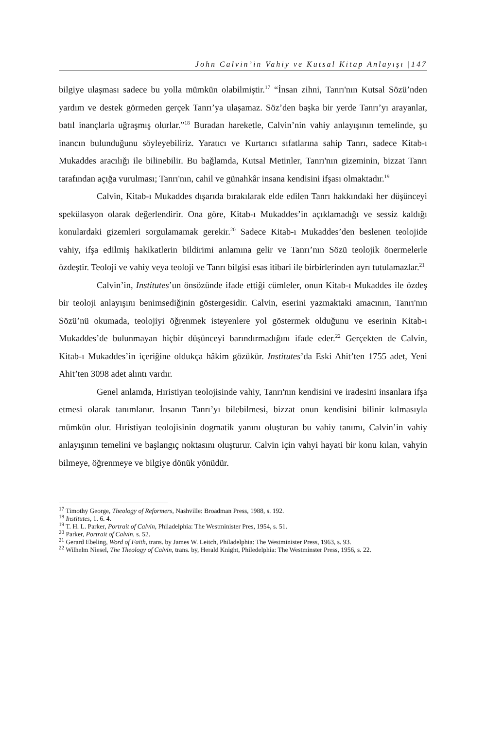John Calvin’in Vahiy ve Kutsal Kitap Anlayışı |147
bilgiye ulaşması sadece bu yolla mümkün olabilmiştir.<sup>17</sup> “İnsan zihni, Tanrı'nın Kutsal Sözü’nden yardım ve destek görmeden gerçek Tanrı’ya ulaşamaz. Söz’den başka bir yerde Tanrı’yı arayanlar, batıl inançlarla uğraşmış olurlar.”<sup>18</sup> Buradan hareketle, Calvin’nin vahiy anlayışının temelinde, şu inancın bulunduğunu söyleyebiliriz. Yaratıcı ve Kurtarıcı sıfatlarına sahip Tanrı, sadece Kitab-ı Mukaddes aracılığı ile bilinebilir. Bu bağlamda, Kutsal Metinler, Tanrı'nın gizeminin, bizzat Tanrı tarafından açığa vurulması; Tanrı'nın, cahil ve günahkâr insana kendisini ifşası olmaktadır.<sup>19</sup>
Calvin, Kitab-ı Mukaddes dışarıda bırakılarak elde edilen Tanrı hakkındaki her düşünceyi spekülasyon olarak değerlendirir. Ona göre, Kitab-ı Mukaddes’in açıklamadığı ve sessiz kaldığı konulardaki gizemleri sorgulamamak gerekir.<sup>20</sup> Sadece Kitab-ı Mukaddes’den beslenen teolojide vahiy, ifşa edilmiş hakikatlerin bildirimi anlamına gelir ve Tanrı’nın Sözü teolojik önermelerle özdeştir. Teoloji ve vahiy veya teoloji ve Tanrı bilgisi esas itibari ile birbirlerinden ayrı tutulamazlar.<sup>21</sup>
Calvin’in, Institutes’un önsözünde ifade ettiği cümleler, onun Kitab-ı Mukaddes ile özdeş bir teoloji anlayışını benimsediğinin göstergesidir. Calvin, eserini yazmaktaki amacının, Tanrı'nın Sözü’nü okumada, teolojiyi öğrenmek isteyenlere yol göstermek olduğunu ve eserinin Kitab-ı Mukaddes’de bulunmayan hiçbir düşünceyi barındırmadığını ifade eder.<sup>22</sup> Gerçekten de Calvin, Kitab-ı Mukaddes’in içeriğine oldukça hâkim gözükür. Institutes’da Eski Ahit’ten 1755 adet, Yeni Ahit’ten 3098 adet alıntı vardır.
Genel anlamda, Hıristiyan teolojisinde vahiy, Tanrı'nın kendisini ve iradesini insanlara ifşa etmesi olarak tanımlanır. İnsanın Tanrı’yı bilebilmesi, bizzat onun kendisini bilinir kılmasıyla mümkün olur. Hıristiyan teolojisinin dogmatik yanını oluşturan bu vahiy tanımı, Calvin’in vahiy anlayışının temelini ve başlangıç noktasını oluşturur. Calvin için vahyi hayati bir konu kılan, vahyin bilmeye, öğrenmeye ve bilgiye dönük yönüdür.
<sup>17</sup> Timothy George, Theology of Reformers, Nashville: Broadman Press, 1988, s. 192.
<sup>18</sup> Institutes, 1. 6. 4.
<sup>19</sup> T. H. L. Parker, Portrait of Calvin, Philadelphia: The Westminister Pres, 1954, s. 51.
<sup>20</sup> Parker, Portrait of Calvin, s. 52.
<sup>21</sup> Gerard Ebeling, Word of Faith, trans. by James W. Leitch, Philadelphia: The Westminister Press, 1963, s. 93.
<sup>22</sup> Wilhelm Niesel, The Theology of Calvin, trans. by, Herald Knight, Philedelphia: The Westminster Press, 1956, s. 22.